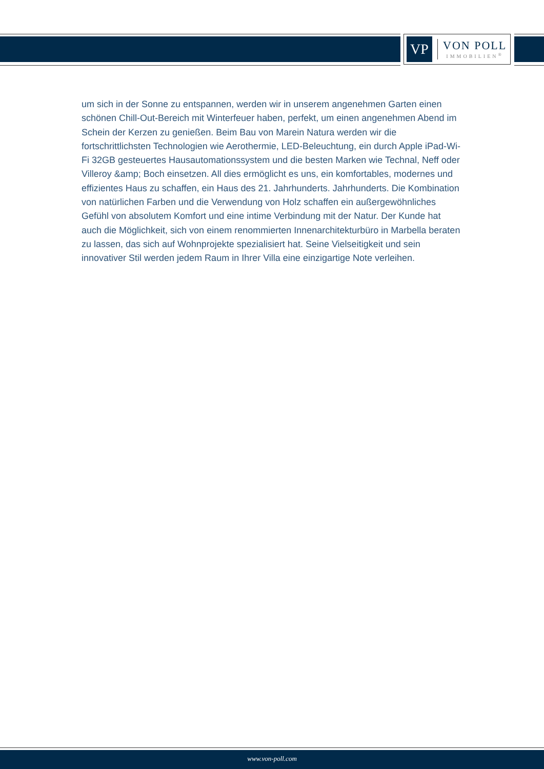VP
VON POLL
IMMOBILIEN<sup>®</sup>
um sich in der Sonne zu entspannen, werden wir in unserem angenehmen Garten einen schönen Chill-Out-Bereich mit Winterfeuer haben, perfekt, um einen angenehmen Abend im Schein der Kerzen zu genießen. Beim Bau von Marein Natura werden wir die fortschrittlichsten Technologien wie Aerothermie, LED-Beleuchtung, ein durch Apple iPad-Wi-Fi 32GB gesteuertes Hausautomationssystem und die besten Marken wie Technal, Neff oder Villeroy &amp; Boch einsetzen. All dies ermöglicht es uns, ein komfortables, modernes und effizientes Haus zu schaffen, ein Haus des 21. Jahrhunderts. Jahrhunderts. Die Kombination von natürlichen Farben und die Verwendung von Holz schaffen ein außergewöhnliches Gefühl von absolutem Komfort und eine intime Verbindung mit der Natur. Der Kunde hat auch die Möglichkeit, sich von einem renommierten Innenarchitekturbüro in Marbella beraten zu lassen, das sich auf Wohnprojekte spezialisiert hat. Seine Vielseitigkeit und sein innovativer Stil werden jedem Raum in Ihrer Villa eine einzigartige Note verleihen.
www.von-poll.com